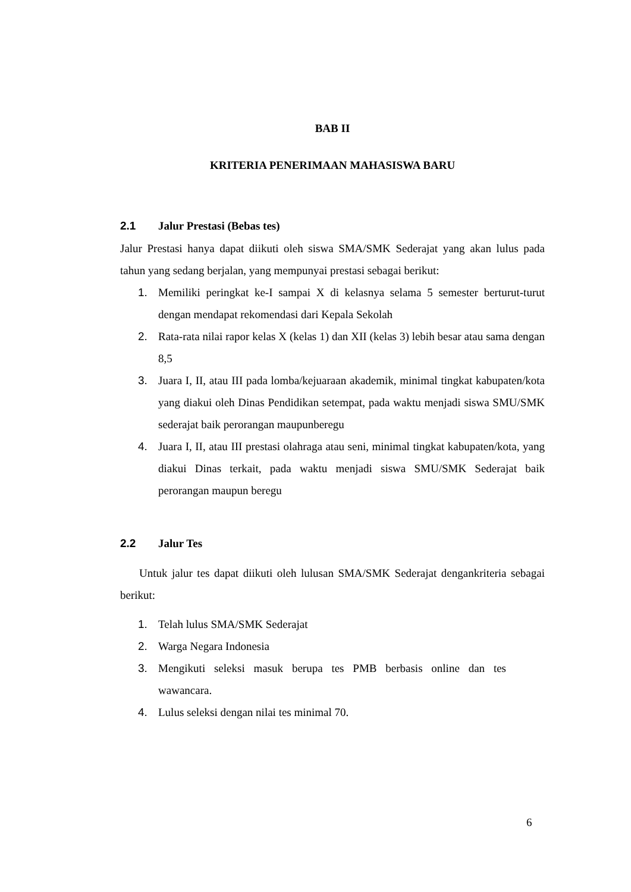BAB II
KRITERIA PENERIMAAN MAHASISWA BARU
2.1 Jalur Prestasi (Bebas tes)
Jalur Prestasi hanya dapat diikuti oleh siswa SMA/SMK Sederajat yang akan lulus pada tahun yang sedang berjalan, yang mempunyai prestasi sebagai berikut:
1. Memiliki peringkat ke-I sampai X di kelasnya selama 5 semester berturut-turut dengan mendapat rekomendasi dari Kepala Sekolah
2. Rata-rata nilai rapor kelas X (kelas 1) dan XII (kelas 3) lebih besar atau sama dengan 8,5
3. Juara I, II, atau III pada lomba/kejuaraan akademik, minimal tingkat kabupaten/kota yang diakui oleh Dinas Pendidikan setempat, pada waktu menjadi siswa SMU/SMK sederajat baik perorangan maupunberegu
4. Juara I, II, atau III prestasi olahraga atau seni, minimal tingkat kabupaten/kota, yang diakui Dinas terkait, pada waktu menjadi siswa SMU/SMK Sederajat baik perorangan maupun beregu
2.2 Jalur Tes
Untuk jalur tes dapat diikuti oleh lulusan SMA/SMK Sederajat dengankriteria sebagai berikut:
1. Telah lulus SMA/SMK Sederajat
2. Warga Negara Indonesia
3. Mengikuti seleksi masuk berupa tes PMB berbasis online dan tes wawancara.
4. Lulus seleksi dengan nilai tes minimal 70.
6